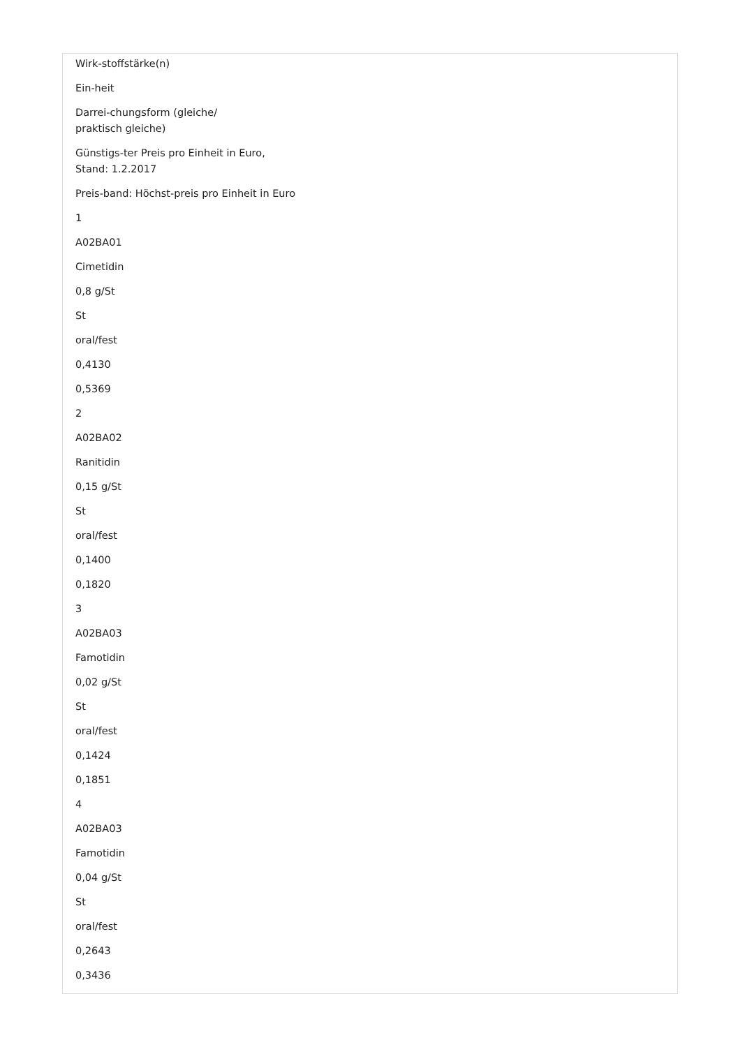Wirk-stoffstärke(n)
Ein-heit
Darrei-chungsform (gleiche/
praktisch gleiche)
Günstigs-ter Preis pro Einheit in Euro,
Stand: 1.2.2017
Preis-band: Höchst-preis pro Einheit in Euro
1
A02BA01
Cimetidin
0,8 g/St
St
oral/fest
0,4130
0,5369
2
A02BA02
Ranitidin
0,15 g/St
St
oral/fest
0,1400
0,1820
3
A02BA03
Famotidin
0,02 g/St
St
oral/fest
0,1424
0,1851
4
A02BA03
Famotidin
0,04 g/St
St
oral/fest
0,2643
0,3436